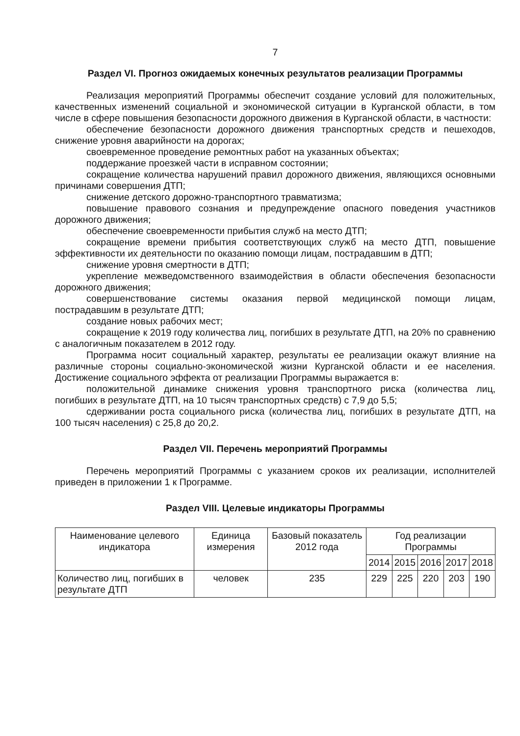7
Раздел VI. Прогноз ожидаемых конечных результатов реализации Программы
Реализация мероприятий Программы обеспечит создание условий для положительных, качественных изменений социальной и экономической ситуации в Курганской области, в том числе в сфере повышения безопасности дорожного движения в Курганской области, в частности:
обеспечение безопасности дорожного движения транспортных средств и пешеходов, снижение уровня аварийности на дорогах;
своевременное проведение ремонтных работ на указанных объектах;
поддержание проезжей части в исправном состоянии;
сокращение количества нарушений правил дорожного движения, являющихся основными причинами совершения ДТП;
снижение детского дорожно-транспортного травматизма;
повышение правового сознания и предупреждение опасного поведения участников дорожного движения;
обеспечение своевременности прибытия служб на место ДТП;
сокращение времени прибытия соответствующих служб на место ДТП, повышение эффективности их деятельности по оказанию помощи лицам, пострадавшим в ДТП;
снижение уровня смертности в ДТП;
укрепление межведомственного взаимодействия в области обеспечения безопасности дорожного движения;
совершенствование системы оказания первой медицинской помощи лицам, пострадавшим в результате ДТП;
создание новых рабочих мест;
сокращение к 2019 году количества лиц, погибших в результате ДТП, на 20% по сравнению с аналогичным показателем в 2012 году.
Программа носит социальный характер, результаты ее реализации окажут влияние на различные стороны социально-экономической жизни Курганской области и ее населения. Достижение социального эффекта от реализации Программы выражается в:
положительной динамике снижения уровня транспортного риска (количества лиц, погибших в результате ДТП, на 10 тысяч транспортных средств) с 7,9 до 5,5;
сдерживании роста социального риска (количества лиц, погибших в результате ДТП, на 100 тысяч населения) с 25,8 до 20,2.
Раздел VII. Перечень мероприятий Программы
Перечень мероприятий Программы с указанием сроков их реализации, исполнителей приведен в приложении 1 к Программе.
Раздел VIII. Целевые индикаторы Программы
| Наименование целевого индикатора | Единица измерения | Базовый показатель 2012 года | Год реализации Программы | | | | |
| --- | --- | --- | --- | --- | --- | --- | --- |
| | | | 2014 | 2015 | 2016 | 2017 | 2018 |
| Количество лиц, погибших в результате ДТП | человек | 235 | 229 | 225 | 220 | 203 | 190 |